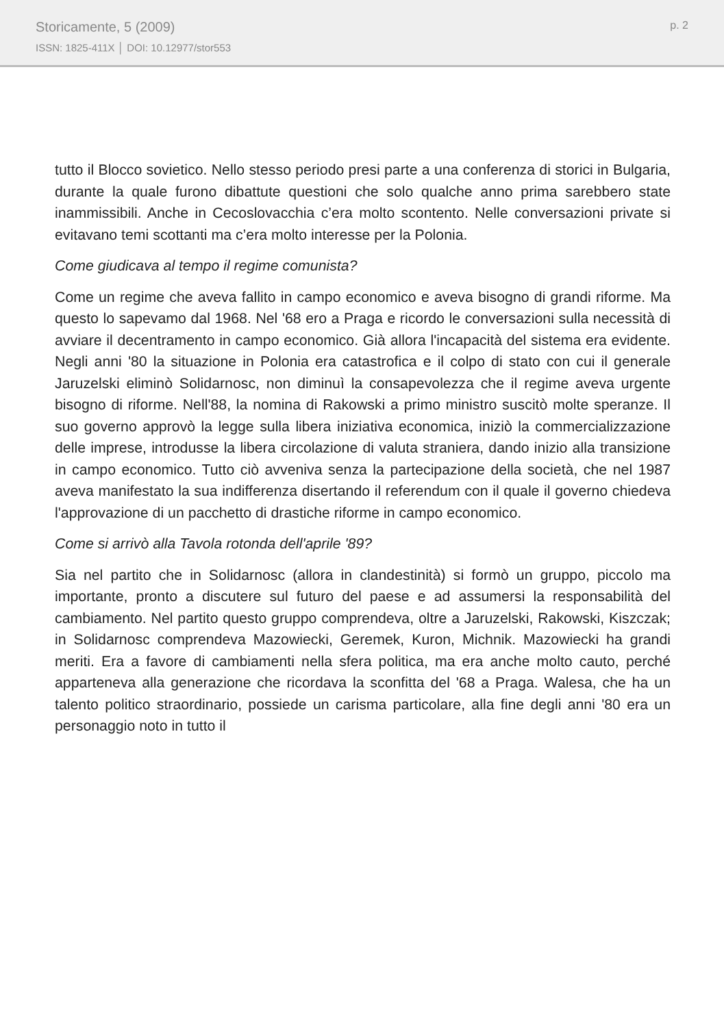Storicamente, 5 (2009)
ISSN: 1825-411X │ DOI: 10.12977/stor553
p. 2
tutto il Blocco sovietico. Nello stesso periodo presi parte a una conferenza di storici in Bulgaria, durante la quale furono dibattute questioni che solo qualche anno prima sarebbero state inammissibili. Anche in Cecoslovacchia c’era molto scontento. Nelle conversazioni private si evitavano temi scottanti ma c’era molto interesse per la Polonia.
Come giudicava al tempo il regime comunista?
Come un regime che aveva fallito in campo economico e aveva bisogno di grandi riforme. Ma questo lo sapevamo dal 1968. Nel '68 ero a Praga e ricordo le conversazioni sulla necessità di avviare il decentramento in campo economico. Già allora l'incapacità del sistema era evidente. Negli anni '80 la situazione in Polonia era catastrofica e il colpo di stato con cui il generale Jaruzelski eliminò Solidarnosc, non diminuì la consapevolezza che il regime aveva urgente bisogno di riforme. Nell'88, la nomina di Rakowski a primo ministro suscitò molte speranze. Il suo governo approvò la legge sulla libera iniziativa economica, iniziò la commercializzazione delle imprese, introdusse la libera circolazione di valuta straniera, dando inizio alla transizione in campo economico. Tutto ciò avveniva senza la partecipazione della società, che nel 1987 aveva manifestato la sua indifferenza disertando il referendum con il quale il governo chiedeva l'approvazione di un pacchetto di drastiche riforme in campo economico.
Come si arrivò alla Tavola rotonda dell'aprile '89?
Sia nel partito che in Solidarnosc (allora in clandestinità) si formò un gruppo, piccolo ma importante, pronto a discutere sul futuro del paese e ad assumersi la responsabilità del cambiamento. Nel partito questo gruppo comprendeva, oltre a Jaruzelski, Rakowski, Kiszczak; in Solidarnosc comprendeva Mazowiecki, Geremek, Kuron, Michnik. Mazowiecki ha grandi meriti. Era a favore di cambiamenti nella sfera politica, ma era anche molto cauto, perché apparteneva alla generazione che ricordava la sconfitta del '68 a Praga. Walesa, che ha un talento politico straordinario, possiede un carisma particolare, alla fine degli anni '80 era un personaggio noto in tutto il